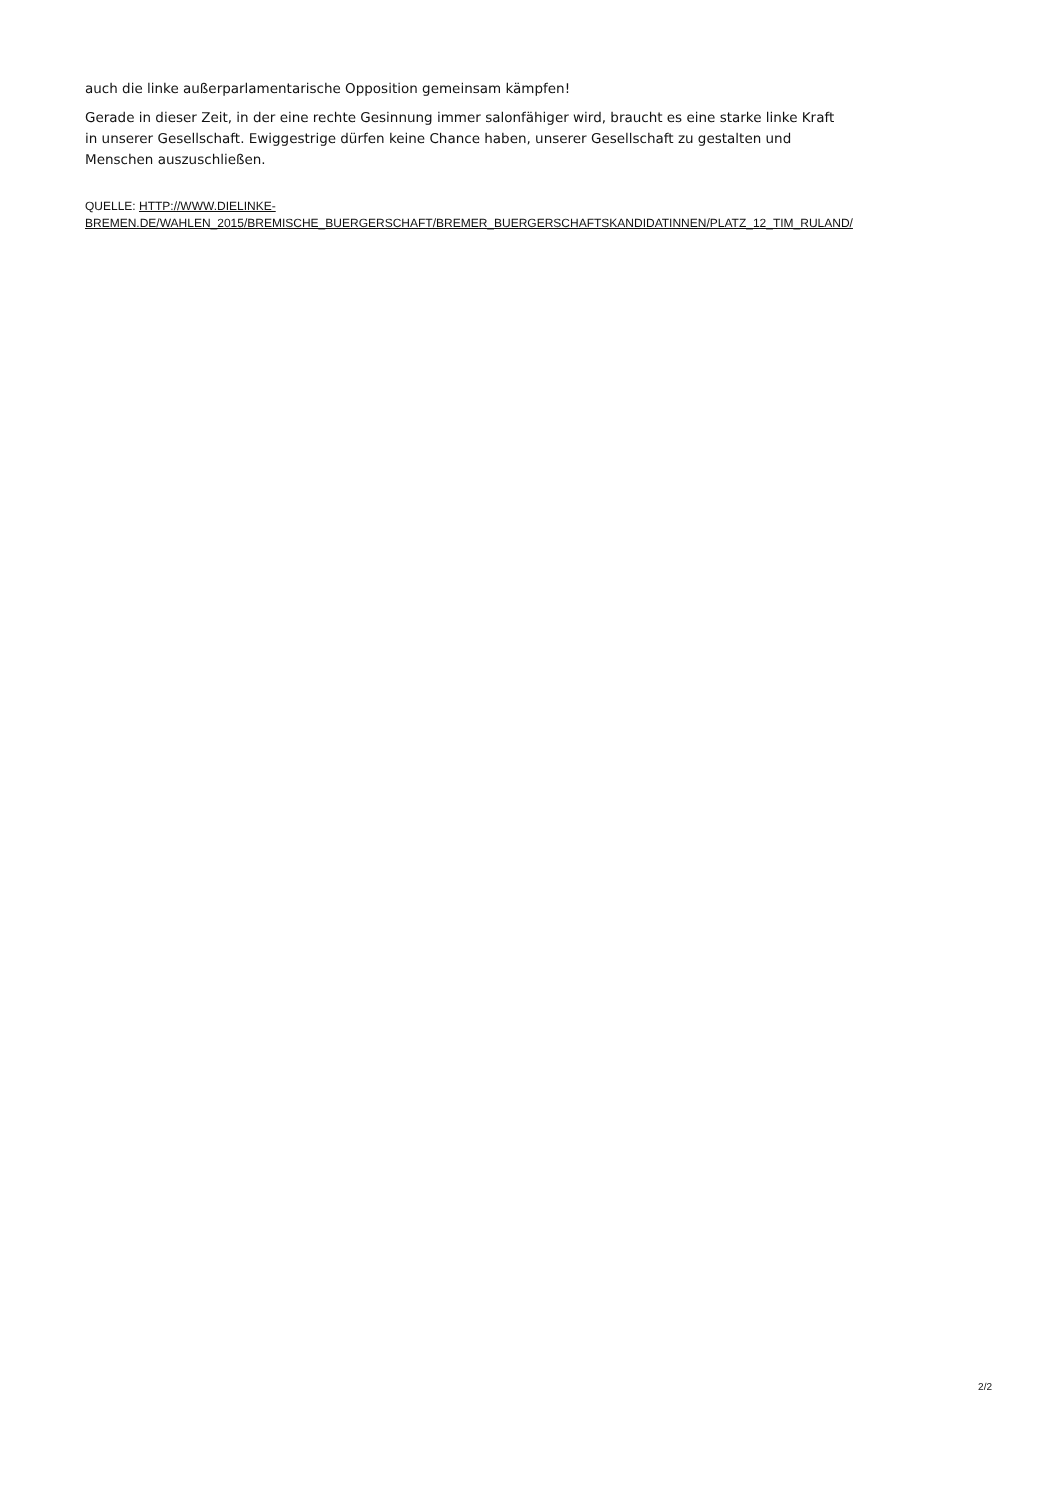auch die linke außerparlamentarische Opposition gemeinsam kämpfen!
Gerade in dieser Zeit, in der eine rechte Gesinnung immer salonfähiger wird, braucht es eine starke linke Kraft in unserer Gesellschaft. Ewiggestrige dürfen keine Chance haben, unserer Gesellschaft zu gestalten und Menschen auszuschließen.
QUELLE: HTTP://WWW.DIELINKE-
BREMEN.DE/WAHLEN_2015/BREMISCHE_BUERGERSCHAFT/BREMER_BUERGERSCHAFTSKANDIDATINNEN/PLATZ_12_TIM_RULAND/
2/2